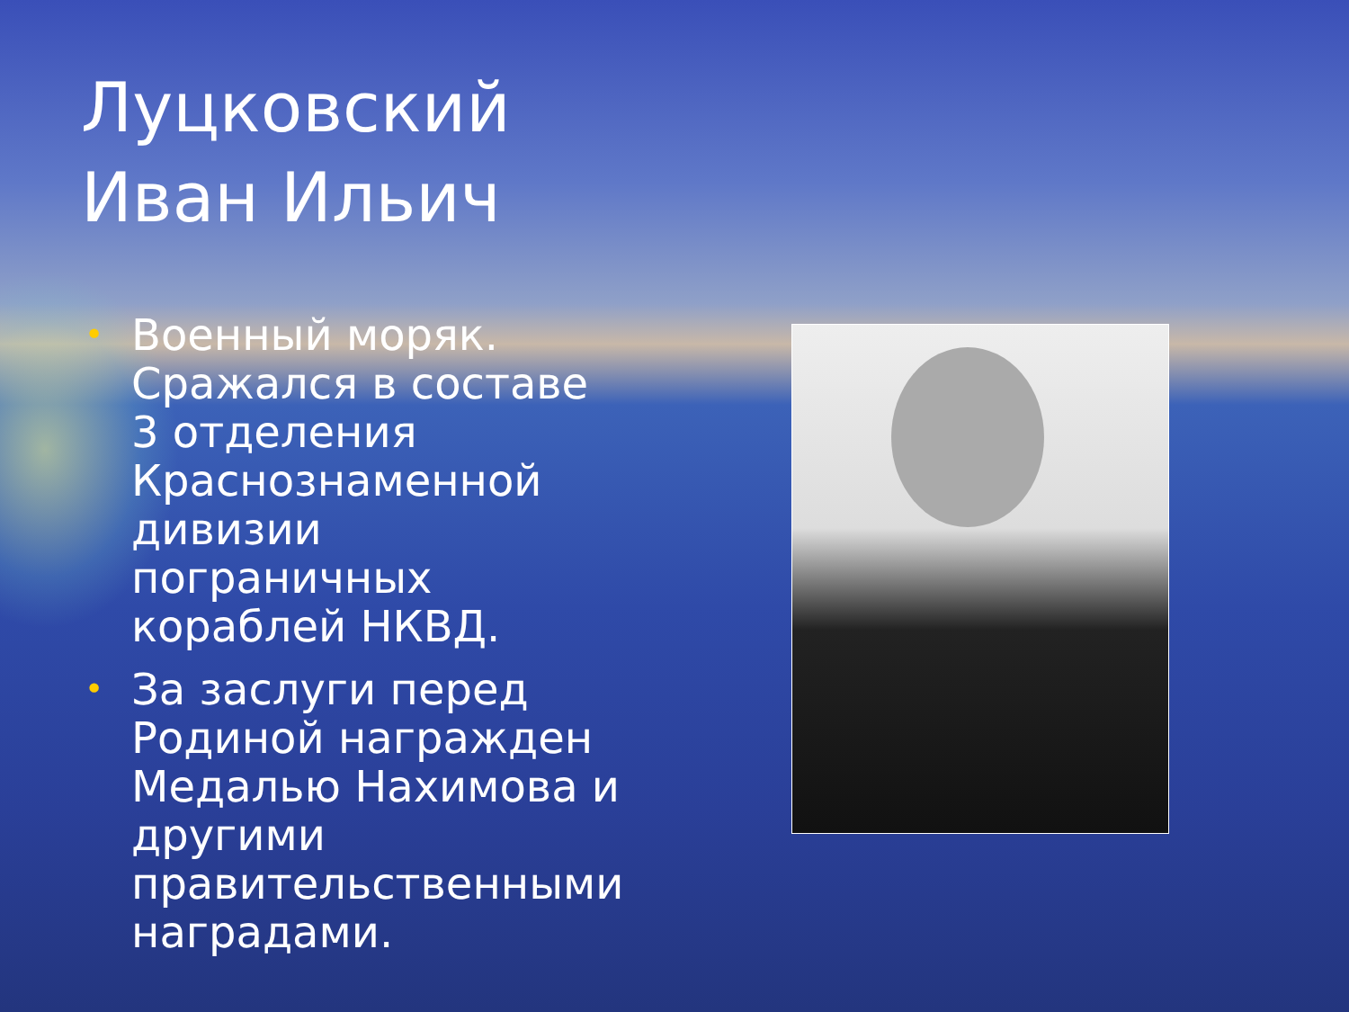Луцковский
Иван Ильич
• Военный моряк. Сражался в составе 3 отделения Краснознаменной дивизии пограничных кораблей НКВД.
• За заслуги перед Родиной награжден Медалью Нахимова и другими правительственными наградами.